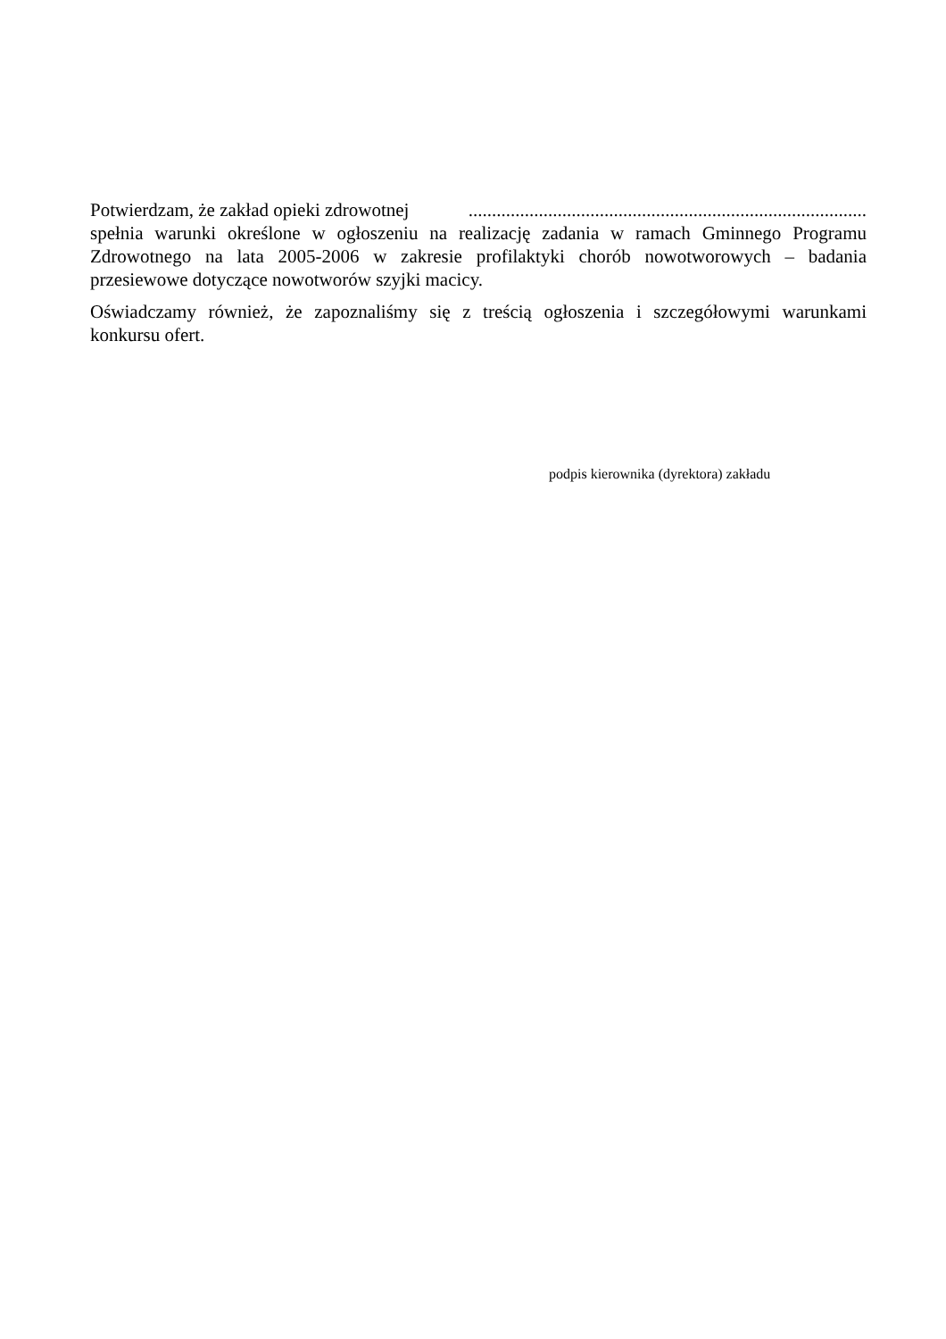Potwierdzam, że zakład opieki zdrowotnej.....................................................................................
spełnia warunki określone w ogłoszeniu na realizację zadania w ramach Gminnego Programu Zdrowotnego na lata 2005-2006 w zakresie profilaktyki chorób nowotworowych – badania przesiewowe dotyczące nowotworów szyjki macicy.
Oświadczamy również, że zapoznaliśmy się z treścią ogłoszenia i szczegółowymi warunkami konkursu ofert.
podpis kierownika (dyrektora) zakładu